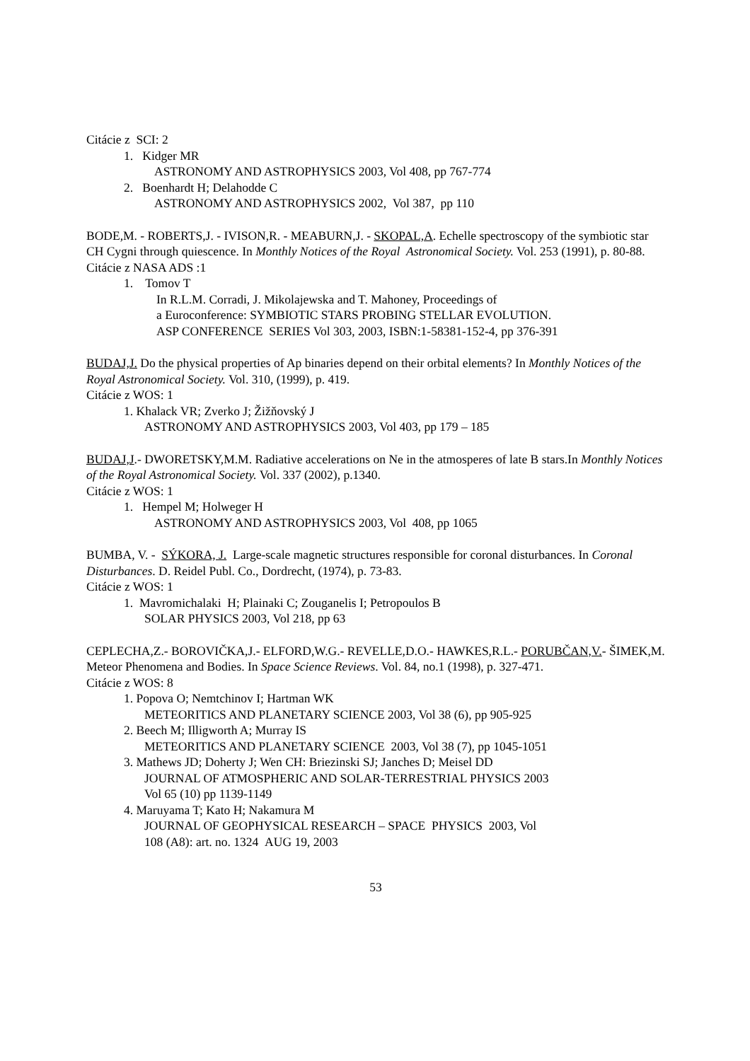Citácie z SCI: 2
1. Kidger MR
ASTRONOMY AND ASTROPHYSICS 2003, Vol 408, pp 767-774
2. Boenhardt H; Delahodde C
ASTRONOMY AND ASTROPHYSICS 2002, Vol 387, pp 110
BODE,M. - ROBERTS,J. - IVISON,R. - MEABURN,J. - SKOPAL,A. Echelle spectroscopy of the symbiotic star CH Cygni through quiescence. In Monthly Notices of the Royal Astronomical Society. Vol. 253 (1991), p. 80-88.
Citácie z NASA ADS :1
1. Tomov T
In R.L.M. Corradi, J. Mikolajewska and T. Mahoney, Proceedings of
a Euroconference: SYMBIOTIC STARS PROBING STELLAR EVOLUTION.
ASP CONFERENCE SERIES Vol 303, 2003, ISBN:1-58381-152-4, pp 376-391
BUDAJ,J. Do the physical properties of Ap binaries depend on their orbital elements? In Monthly Notices of the Royal Astronomical Society. Vol. 310, (1999), p. 419.
Citácie z WOS: 1
1. Khalack VR; Zverko J; Žižňovský J
ASTRONOMY AND ASTROPHYSICS 2003, Vol 403, pp 179 – 185
BUDAJ,J.- DWORETSKY,M.M. Radiative accelerations on Ne in the atmosperes of late B stars.In Monthly Notices of the Royal Astronomical Society. Vol. 337 (2002), p.1340.
Citácie z WOS: 1
1. Hempel M; Holweger H
ASTRONOMY AND ASTROPHYSICS 2003, Vol 408, pp 1065
BUMBA, V. - SÝKORA, J. Large-scale magnetic structures responsible for coronal disturbances. In Coronal Disturbances. D. Reidel Publ. Co., Dordrecht, (1974), p. 73-83.
Citácie z WOS: 1
1. Mavromichalaki H; Plainaki C; Zouganelis I; Petropoulos B
SOLAR PHYSICS 2003, Vol 218, pp 63
CEPLECHA,Z.- BOROVIČKA,J.- ELFORD,W.G.- REVELLE,D.O.- HAWKES,R.L.- PORUBČAN,V.- ŠIMEK,M. Meteor Phenomena and Bodies. In Space Science Reviews. Vol. 84, no.1 (1998), p. 327-471.
Citácie z WOS: 8
1. Popova O; Nemtchinov I; Hartman WK
METEORITICS AND PLANETARY SCIENCE 2003, Vol 38 (6), pp 905-925
2. Beech M; Illigworth A; Murray IS
METEORITICS AND PLANETARY SCIENCE 2003, Vol 38 (7), pp 1045-1051
3. Mathews JD; Doherty J; Wen CH: Briezinski SJ; Janches D; Meisel DD
JOURNAL OF ATMOSPHERIC AND SOLAR-TERRESTRIAL PHYSICS 2003
Vol 65 (10) pp 1139-1149
4. Maruyama T; Kato H; Nakamura M
JOURNAL OF GEOPHYSICAL RESEARCH – SPACE PHYSICS 2003, Vol
108 (A8): art. no. 1324 AUG 19, 2003
53